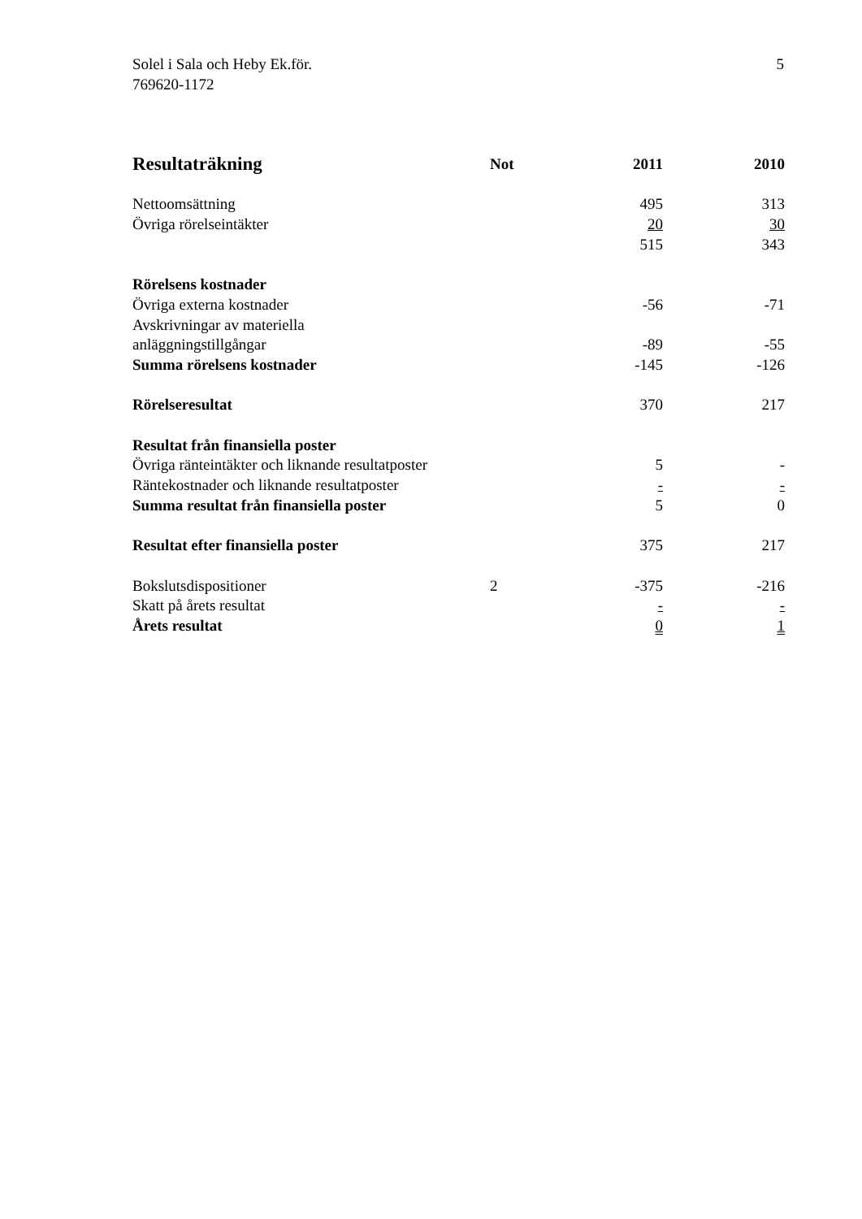5 Solel i Sala och Heby Ek.för.
769620-1172
| Resultaträkning | Not | 2011 | 2010 |
| --- | --- | --- | --- |
| Nettoomsättning | | 495 | 313 |
| Övriga rörelseintäkter | | 20 | 30 |
| | | 515 | 343 |
| Rörelsens kostnader | | | |
| Övriga externa kostnader | | -56 | -71 |
| Avskrivningar av materiella anläggningstillgångar | | -89 | -55 |
| Summa rörelsens kostnader | | -145 | -126 |
| Rörelseresultat | | 370 | 217 |
| Resultat från finansiella poster | | | |
| Övriga ränteintäkter och liknande resultatposter | | 5 | - |
| Räntekostnader och liknande resultatposter | | - | - |
| Summa resultat från finansiella poster | | 5 | 0 |
| Resultat efter finansiella poster | | 375 | 217 |
| Bokslutsdispositioner | 2 | -375 | -216 |
| Skatt på årets resultat | | - | - |
| Årets resultat | | 0 | 1 |